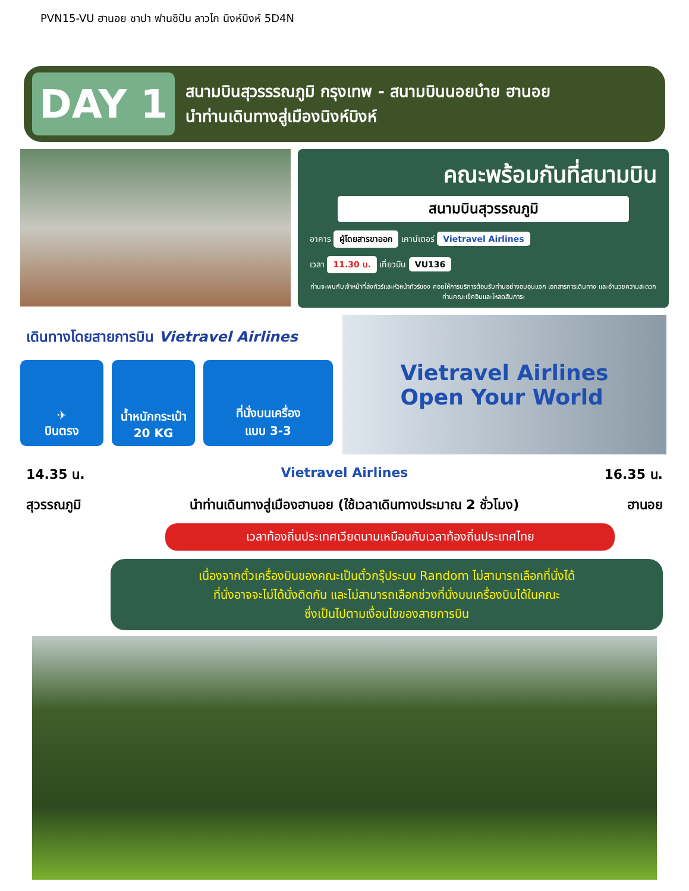PVN15-VU ฮานอย ซาปา ฟานซิปัน ลาวไก นิงห์บิงห์ 5D4N
DAY 1
สนามบินสุวรรรณภูมิ กรุงเทพ - สนามบินนอยบ๋าย ฮานอย
นำท่านเดินทางสู่เมืองนิงห์บิงห์
คณะพร้อมกันที่สนามบิน
สนามบินสุวรรณภูมิ
อาคาร ผู้โดยสารขาออก เคาน์เตอร์ Vietravel Airlines
เวลา 11.30 น. เที่ยวบิน VU136
ท่านจะพบกับเจ้าหน้าที่ส่งทัวร์และหัวหน้าทัวร์ของ คอยให้การบริการต้อนรับท่านอย่างอบอุ่นแจก เอกสารการเดินทาง และอำนวยความสะดวกท่านคณะเช็คอินและโหลดสัมภาระ
เดินทางโดยสายการบิน Vietravel Airlines
✈
บินตรง
น้ำหนักกระเป๋า
20 KG
ที่นั่งบนเครื่อง
แบบ 3-3
Vietravel Airlines
Open Your World
14.35 น. Vietravel Airlines 16.35 น.
สุวรรณภูมิ นำท่านเดินทางสู่เมืองฮานอย (ใช้เวลาเดินทางประมาณ 2 ชั่วโมง) ฮานอย
เวลาท้องถิ่นประเทศเวียดนามเหมือนกับเวลาท้องถิ่นประเทศไทย
เนื่องจากตั๋วเครื่องบินของคณะเป็นตั๋วกรุ๊ประบบ Random ไม่สามารถเลือกที่นั่งได้
ที่นั่งอาจจะไม่ได้นั่งติดกัน และไม่สามารถเลือกช่วงที่นั่งบนเครื่องบินได้ในคณะ
ซึ่งเป็นไปตามเงื่อนไขของสายการบิน